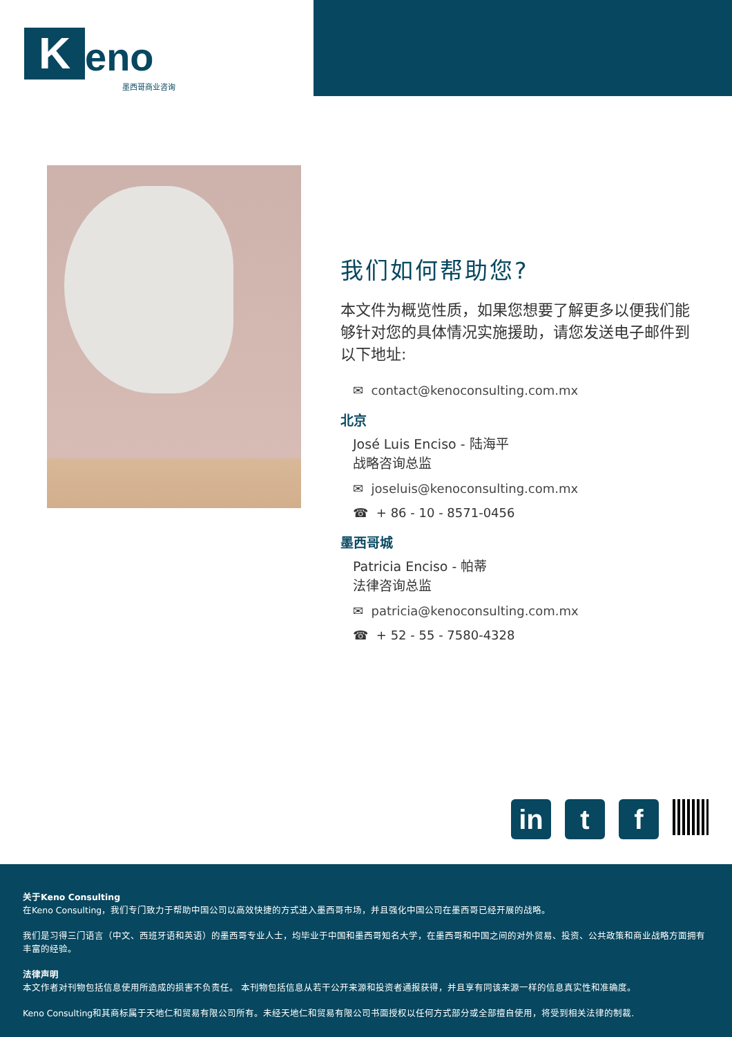Keno
墨西哥商业咨询
我们如何帮助您?
本文件为概览性质，如果您想要了解更多以便我们能够针对您的具体情况实施援助，请您发送电子邮件到以下地址:
✉ contact@kenoconsulting.com.mx
北京
José Luis Enciso - 陆海平
战略咨询总监
✉ joseluis@kenoconsulting.com.mx
☎ + 86 - 10 - 8571-0456
墨西哥城
Patricia Enciso - 帕蒂
法律咨询总监
✉ patricia@kenoconsulting.com.mx
☎ + 52 - 55 - 7580-4328
in t f
关于Keno Consulting
在Keno Consulting，我们专门致力于帮助中国公司以高效快捷的方式进入墨西哥市场，并且强化中国公司在墨西哥已经开展的战略。
我们是习得三门语言（中文、西班牙语和英语）的墨西哥专业人士，均毕业于中国和墨西哥知名大学，在墨西哥和中国之间的对外贸易、投资、公共政策和商业战略方面拥有丰富的经验。
法律声明
本文作者对刊物包括信息使用所造成的损害不负责任。 本刊物包括信息从若干公开来源和投资者通报获得，并且享有同该来源一样的信息真实性和准确度。
Keno Consulting和其商标属于天地仁和贸易有限公司所有。未经天地仁和贸易有限公司书面授权以任何方式部分或全部擅自使用，将受到相关法律的制裁.